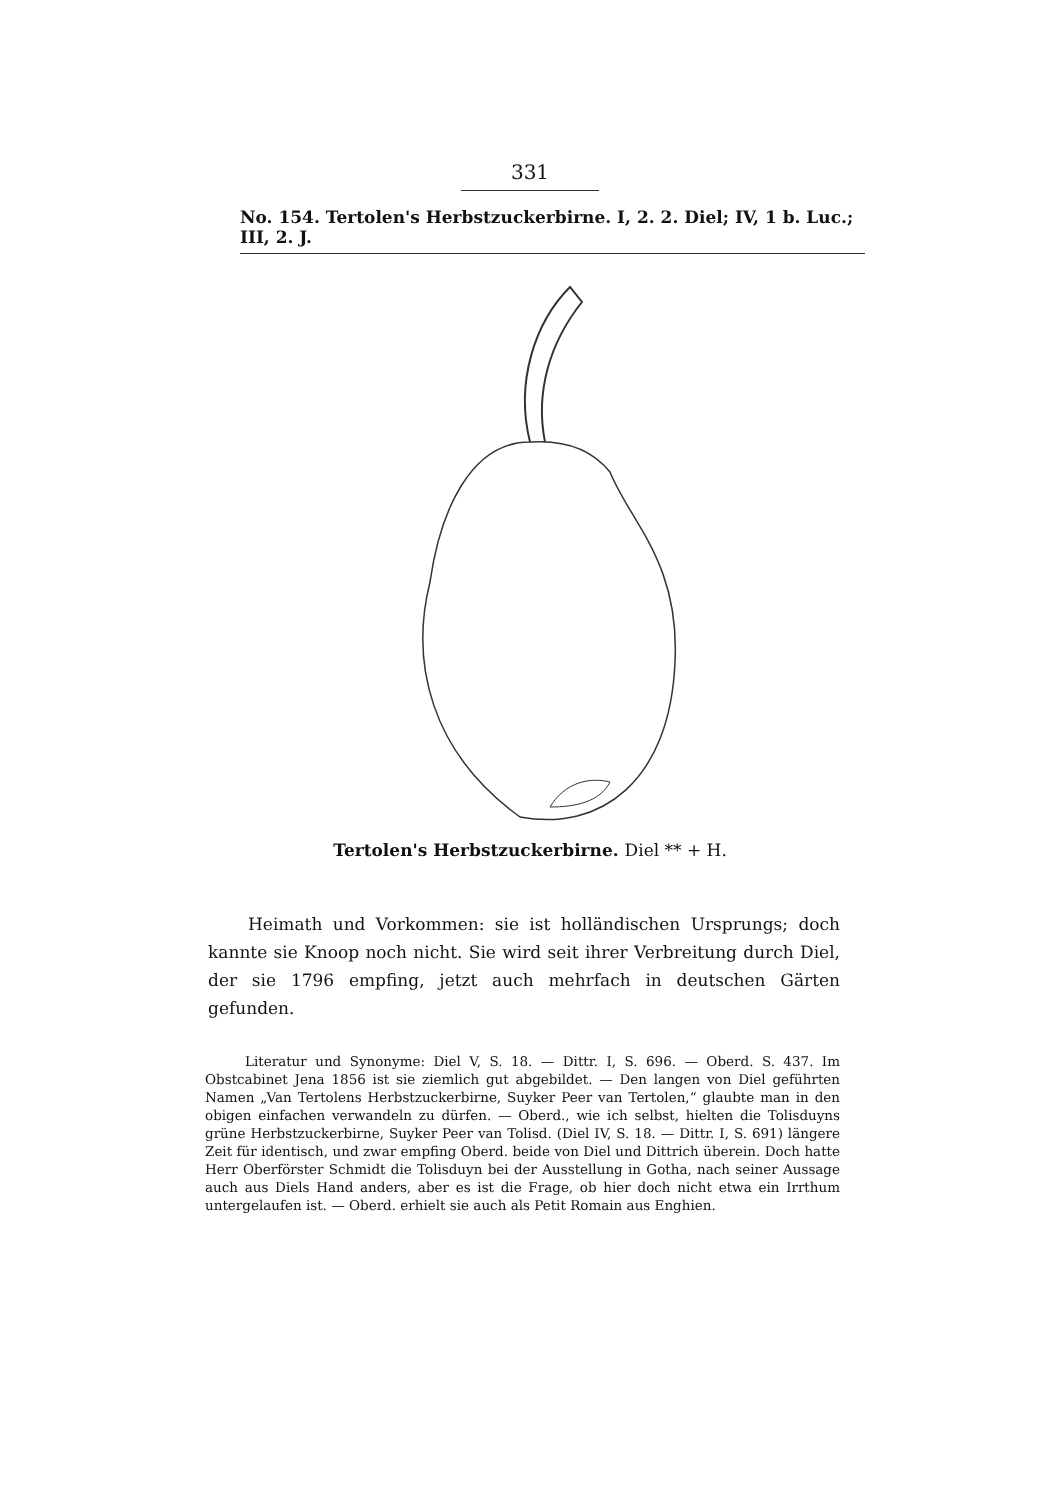331
No. 154. Tertolen's Herbstzuckerbirne. I, 2. 2. Diel; IV, 1 b. Luc.; III, 2. J.
Tertolen's Herbstzuckerbirne. Diel ** + H.
Heimath und Vorkommen: sie ist holländischen Ursprungs; doch kannte sie Knoop noch nicht. Sie wird seit ihrer Verbreitung durch Diel, der sie 1796 empfing, jetzt auch mehrfach in deutschen Gärten gefunden.
Literatur und Synonyme: Diel V, S. 18. — Dittr. I, S. 696. — Oberd. S. 437. Im Obstcabinet Jena 1856 ist sie ziemlich gut abgebildet. — Den langen von Diel geführten Namen „Van Tertolens Herbstzuckerbirne, Suyker Peer van Tertolen,“ glaubte man in den obigen einfachen verwandeln zu dürfen. — Oberd., wie ich selbst, hielten die Tolisduyns grüne Herbstzuckerbirne, Suyker Peer van Tolisd. (Diel IV, S. 18. — Dittr. I, S. 691) längere Zeit für identisch, und zwar empfing Oberd. beide von Diel und Dittrich überein. Doch hatte Herr Oberförster Schmidt die Tolisduyn bei der Ausstellung in Gotha, nach seiner Aussage auch aus Diels Hand anders, aber es ist die Frage, ob hier doch nicht etwa ein Irrthum untergelaufen ist. — Oberd. erhielt sie auch als Petit Romain aus Enghien.